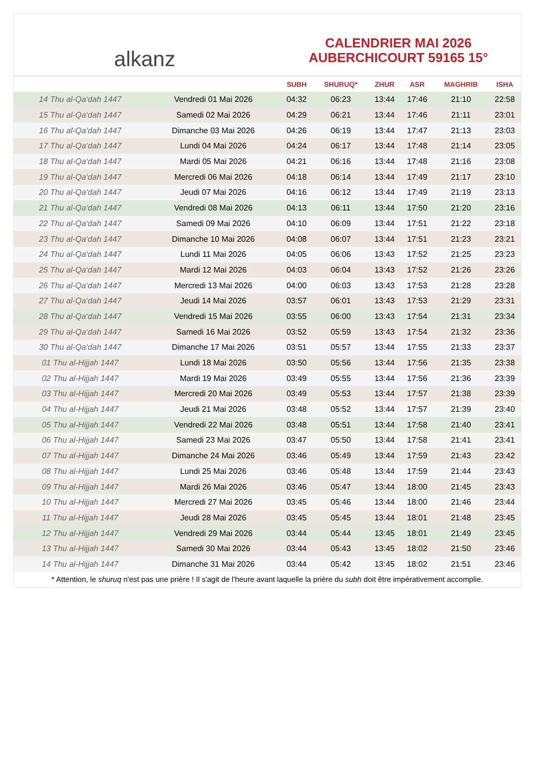alkanz
CALENDRIER MAI 2026
AUBERCHICOURT 59165 15°
| | | SUBH | SHURUQ* | ZHUR | ASR | MAGHRIB | ISHA |
| --- | --- | --- | --- | --- | --- | --- | --- |
| 14 Thu al-Qa‘dah 1447 | Vendredi 01 Mai 2026 | 04:32 | 06:23 | 13:44 | 17:46 | 21:10 | 22:58 |
| 15 Thu al-Qa‘dah 1447 | Samedi 02 Mai 2026 | 04:29 | 06:21 | 13:44 | 17:46 | 21:11 | 23:01 |
| 16 Thu al-Qa‘dah 1447 | Dimanche 03 Mai 2026 | 04:26 | 06:19 | 13:44 | 17:47 | 21:13 | 23:03 |
| 17 Thu al-Qa‘dah 1447 | Lundi 04 Mai 2026 | 04:24 | 06:17 | 13:44 | 17:48 | 21:14 | 23:05 |
| 18 Thu al-Qa‘dah 1447 | Mardi 05 Mai 2026 | 04:21 | 06:16 | 13:44 | 17:48 | 21:16 | 23:08 |
| 19 Thu al-Qa‘dah 1447 | Mercredi 06 Mai 2026 | 04:18 | 06:14 | 13:44 | 17:49 | 21:17 | 23:10 |
| 20 Thu al-Qa‘dah 1447 | Jeudi 07 Mai 2026 | 04:16 | 06:12 | 13:44 | 17:49 | 21:19 | 23:13 |
| 21 Thu al-Qa‘dah 1447 | Vendredi 08 Mai 2026 | 04:13 | 06:11 | 13:44 | 17:50 | 21:20 | 23:16 |
| 22 Thu al-Qa‘dah 1447 | Samedi 09 Mai 2026 | 04:10 | 06:09 | 13:44 | 17:51 | 21:22 | 23:18 |
| 23 Thu al-Qa‘dah 1447 | Dimanche 10 Mai 2026 | 04:08 | 06:07 | 13:44 | 17:51 | 21:23 | 23:21 |
| 24 Thu al-Qa‘dah 1447 | Lundi 11 Mai 2026 | 04:05 | 06:06 | 13:43 | 17:52 | 21:25 | 23:23 |
| 25 Thu al-Qa‘dah 1447 | Mardi 12 Mai 2026 | 04:03 | 06:04 | 13:43 | 17:52 | 21:26 | 23:26 |
| 26 Thu al-Qa‘dah 1447 | Mercredi 13 Mai 2026 | 04:00 | 06:03 | 13:43 | 17:53 | 21:28 | 23:28 |
| 27 Thu al-Qa‘dah 1447 | Jeudi 14 Mai 2026 | 03:57 | 06:01 | 13:43 | 17:53 | 21:29 | 23:31 |
| 28 Thu al-Qa‘dah 1447 | Vendredi 15 Mai 2026 | 03:55 | 06:00 | 13:43 | 17:54 | 21:31 | 23:34 |
| 29 Thu al-Qa‘dah 1447 | Samedi 16 Mai 2026 | 03:52 | 05:59 | 13:43 | 17:54 | 21:32 | 23:36 |
| 30 Thu al-Qa‘dah 1447 | Dimanche 17 Mai 2026 | 03:51 | 05:57 | 13:44 | 17:55 | 21:33 | 23:37 |
| 01 Thu al-Hijjah 1447 | Lundi 18 Mai 2026 | 03:50 | 05:56 | 13:44 | 17:56 | 21:35 | 23:38 |
| 02 Thu al-Hijjah 1447 | Mardi 19 Mai 2026 | 03:49 | 05:55 | 13:44 | 17:56 | 21:36 | 23:39 |
| 03 Thu al-Hijjah 1447 | Mercredi 20 Mai 2026 | 03:49 | 05:53 | 13:44 | 17:57 | 21:38 | 23:39 |
| 04 Thu al-Hijjah 1447 | Jeudi 21 Mai 2026 | 03:48 | 05:52 | 13:44 | 17:57 | 21:39 | 23:40 |
| 05 Thu al-Hijjah 1447 | Vendredi 22 Mai 2026 | 03:48 | 05:51 | 13:44 | 17:58 | 21:40 | 23:41 |
| 06 Thu al-Hijjah 1447 | Samedi 23 Mai 2026 | 03:47 | 05:50 | 13:44 | 17:58 | 21:41 | 23:41 |
| 07 Thu al-Hijjah 1447 | Dimanche 24 Mai 2026 | 03:46 | 05:49 | 13:44 | 17:59 | 21:43 | 23:42 |
| 08 Thu al-Hijjah 1447 | Lundi 25 Mai 2026 | 03:46 | 05:48 | 13:44 | 17:59 | 21:44 | 23:43 |
| 09 Thu al-Hijjah 1447 | Mardi 26 Mai 2026 | 03:46 | 05:47 | 13:44 | 18:00 | 21:45 | 23:43 |
| 10 Thu al-Hijjah 1447 | Mercredi 27 Mai 2026 | 03:45 | 05:46 | 13:44 | 18:00 | 21:46 | 23:44 |
| 11 Thu al-Hijjah 1447 | Jeudi 28 Mai 2026 | 03:45 | 05:45 | 13:44 | 18:01 | 21:48 | 23:45 |
| 12 Thu al-Hijjah 1447 | Vendredi 29 Mai 2026 | 03:44 | 05:44 | 13:45 | 18:01 | 21:49 | 23:45 |
| 13 Thu al-Hijjah 1447 | Samedi 30 Mai 2026 | 03:44 | 05:43 | 13:45 | 18:02 | 21:50 | 23:46 |
| 14 Thu al-Hijjah 1447 | Dimanche 31 Mai 2026 | 03:44 | 05:42 | 13:45 | 18:02 | 21:51 | 23:46 |
* Attention, le shuruq n'est pas une prière ! Il s'agit de l'heure avant laquelle la prière du subh doit être impérativement accomplie.